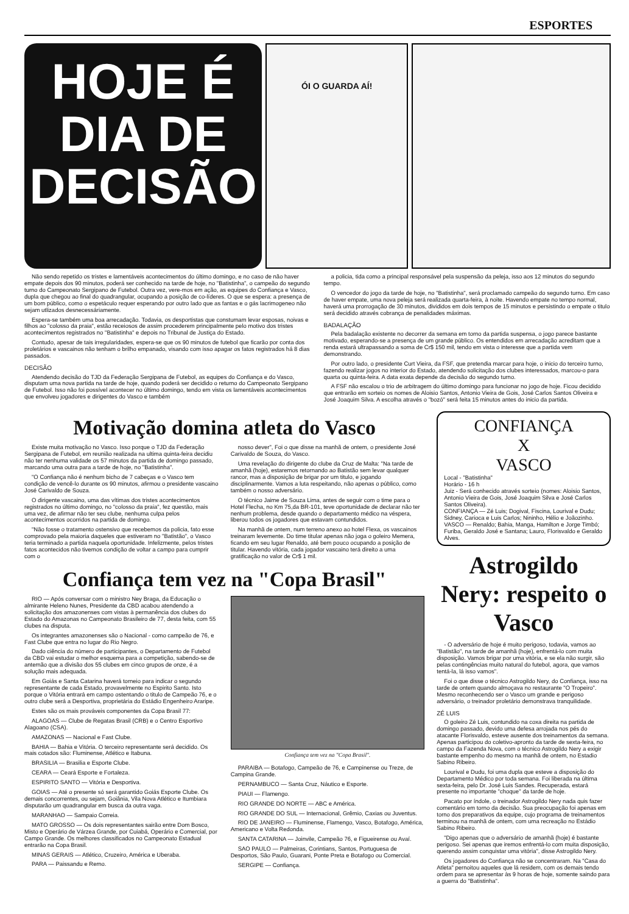ESPORTES
HOJE É
DIA DE
DECISÃO
ÓI O GUARDA AÍ!
Não sendo repetido os tristes e lamentáveis acontecimentos do último domingo, e no caso de não haver empate depois dos 90 minutos, poderá ser conhecido na tarde de hoje, no "Batistinha", o campeão do segundo turno do Campeonato Sergipano de Futebol. Outra vez, vere-mos em ação, as equipes do Confiança e Vasco, dupla que chegou ao final do quadrangular, ocupando a posição de co-líderes. O que se espera: a presença de um bom público, como o espetáculo requer esperando por outro lado que as fantas e o gás lacrimogeneo não sejam utlizados desnecessáriamente.
Espera-se também uma boa arrecadação. Todavia, os desportistas que constumam levar esposas, noivas e filhos ao "colosso da praia", estão receiosos de assim procederem principalmente pelo motivo dos tristes acontecimentos registrados no "Batistinha" e depois no Tribunal de Justiça do Estado.
Contudo, apesar de tais irregularidades, espera-se que os 90 minutos de futebol que ficarão por conta dos proletários e vascainos não tenham o brilho empanado, visando com isso apagar os fatos registrados há 8 dias passados.
DECISÃO
Atendendo decisão do TJD da Federação Sergipana de Futebol, as equipes do Confiança e do Vasco, disputam uma nova partida na tarde de hoje, quando poderá ser decidido o returno do Campeonato Sergipano de Futebol. Isso não foi possível acontecer no último domingo, tendo em vista os lamentáveis acontecimentos que envolveu jogadores e dirigentes do Vasco e também
a policia, tida como a principal responsável pela suspensão da peleja, isso aos 12 minutos do segundo tempo.
O vencedor do jogo da tarde de hoje, no "Batistinha", será proclamado campeão do segundo turno. Em caso de haver empate, uma nova peleja será realizada quarta-feira, à noite. Havendo empate no tempo normal, haverá uma prorrogação de 30 minutos, divididos em dois tempos de 15 minutos e persistindo o empate o titulo será decidido através cobrança de penalidades máximas.
BADALAÇÃO
Pela badalação existente no decorrer da semana em torno da partida suspensa, o jogo parece bastante motivado, esperando-se a presença de um grande público. Os entendidos em arrecadação acreditam que a renda estará ultrapassando a soma de Cr$ 150 mil, tendo em vista o interesse que a partida vem demonstrando.
Por outro lado, o presidente Curt Vieira, da FSF, que pretendia marcar para hoje, o inicio do terceiro turno, fazendo realizar jogos no interior do Estado, atendendo solicitação dos clubes interessados, marcou-o para quarta ou quinta-feira. A data exata depende da decisão do segundo turno.
A FSF não escalou o trio de arbitragem do último domingo para funcionar no jogo de hoje. Ficou decidido que entrarão em sorteio os nomes de Aloisio Santos, Antonio Vieira de Gois, José Carlos Santos Oliveira e José Joaquim Silva. A escolha através o "bozó" será feita 15 minutos antes do inicio da partida.
Motivação domina atleta do Vasco
Existe muita motivação no Vasco. Isso porque o TJD da Federação Sergipana de Futebol, em reunião realizada na ultima quinta-feira decidiu não ter nenhuma validade os 57 minutos da partida de domingo passado, marcando uma outra para a tarde de hoje, no "Batistinha".
"O Confiança não é nenhum bicho de 7 cabeças e o Vasco tem condição de vencê-lo durante os 90 minutos, afirmou o presidente vascaino José Carivaldo de Souza.
O dirigente vascaino, uma das vítimas dos tristes acontecimentos registrados no último domingo, no "colosso da praia", fez questão, mais uma vez, de afirmar não ter seu clube, nenhuma culpa pelos acontecimentos ocorridos na partida de domingo.
"Não fosse o tratamento ostensivo que recebemos da policia, fato esse comprovado pela maioria daqueles que estiveram no "Batistão", o Vasco teria terminado a partida naquela oportunidade. Infelizmente, pelos tristes fatos acontecidos não tivemos condição de voltar a campo para cumprir com o
nosso dever", Foi o que disse na manhã de ontem, o presidente José Carivaldo de Souza, do Vasco.
Uma revelação do dirigente do clube da Cruz de Malta: "Na tarde de amanhã (hoje), estaremos retornando ao Batistão sem levar qualquer rancor, mas a disposição de brigar por um titulo, e jogando disciplinarmente. Vamos a luta respeitando, não apenas o público, como também o nosso adversário.
O técnico Jaime de Souza Lima, antes de seguir com o time para o Hotel Flecha, no Km 75,da BR-101, teve oportunidade de declarar não ter nenhum problema, desde quando o departamento médico na véspera, liberou todos os jogadores que estavam contundidos.
Na manhã de ontem, num terreno anexo ao hotel Flexa, os vascainos treinaram levemente. Do time titular apenas não joga o goleiro Memera, ficando em seu lugar Renaldo, até bem pouco ocupando a posição de titular. Havendo vitória, cada jogador vascaino terá direito a uma gratificação no valor de Cr$ 1 mil.
Confiança tem vez na "Copa Brasil"
RIO — Após conversar com o ministro Ney Braga, da Educação o almirante Heleno Nunes, Presidente da CBD acabou atendendo a solicitação dos amazonenses com vistas à permanência dos clubes do Estado do Amazonas no Campeonato Brasileiro de 77, desta feita, com 55 clubes na disputa.
Os integrantes amazonenses são o Nacional - como campeão de 76, e Fast Clube que entra no lugar do Rio Negro.
Dado ciência do número de participantes, o Departamento de Futebol da CBD vai estudar o melhor esquema para a competição, sabendo-se de antemão que a divisão dos 55 clubes em cinco grupos de onze, é a solução mais adequada.
Em Goiás e Santa Catarina haverá torneio para indicar o segundo representante de cada Estado, provavelmente no Espirito Santo. Isto porque o Vitória entrará em campo ostentando o titulo de Campeão 76, e o outro clube será a Desportiva, proprietária do Estádio Engenheiro Araripe.
Estes são os mais prováveis componentes da Copa Brasil 77:
ALAGOAS — Clube de Regatas Brasil (CRB) e o Centro Esportivo Alagoano (CSA).
AMAZONAS — Nacional e Fast Clube.
BAHIA — Bahia e Vitória. O terceiro representante será decidido. Os mais cotados são: Fluminense, Atlético e Itabuna.
BRASILIA — Brasilia e Esporte Clube.
CEARA — Ceará Esporte e Fortaleza.
ESPIRITO SANTO — Vitória e Desportiva.
GOIAS — Até o presente só será garantido Goiás Esporte Clube. Os demais concorrentes, ou sejam, Goiânia, Vila Nova Atlético e Itumbiara disputarão um quadrangular em busca da outra vaga.
MARANHAO — Sampaio Correia.
MATO GROSSO — Os dois representantes sairão entre Dom Bosco, Misto e Operário de Várzea Grande, por Cuiabá, Operário e Comercial, por Campo Grande. Os melhores classificados no Campeonato Estadual entrarão na Copa Brasil.
MINAS GERAIS — Atlético, Cruzeiro, América e Uberaba.
PARA — Paissandu e Remo.
Confiança tem vez na "Copa Brasil".
PARAIBA — Botafogo, Campeão de 76, e Campinense ou Treze, de Campina Grande.
PERNAMBUCO — Santa Cruz, Náutico e Esporte.
PIAUI — Flamengo.
RIO GRANDE DO NORTE — ABC e América.
RIO GRANDE DO SUL — Internacional, Grêmio, Caxias ou Juventus.
RIO DE JANEIRO — Fluminense, Flamengo, Vasco, Botafogo, América, Americano e Volta Redonda.
SANTA CATARINA — Joinvile, Campeão 76, e Figueirense ou Avaí.
SAO PAULO — Palmeiras, Corintians, Santos, Portuguesa de Desportos, São Paulo, Guarani, Ponte Preta e Botafogo ou Comercial.
SERGIPE — Confiança.
CONFIANÇA
X
VASCO
Local - "Batistinha"
Horário - 16 h
Juiz - Será conhecido através sorteio (nomes: Aloisio Santos, Antonio Vieira de Gois, José Joaquim Silva e José Carlos Santos Oliveira).
CONFIANÇA — Zé Luis; Dogival, Fiscina, Lourival e Dudu; Sidney, Carioca e Luis Carlos; Nininho, Hélio e Joãozinho.
VASCO — Renaldo; Bahia, Manga, Hamilton e Jorge Timbó; Furiba, Geraldo José e Santana; Lauro, Florisvaldo e Geraldo Alves.
Astrogildo Nery: respeito o Vasco
- O adversário de hoje é muito perigoso, todavia, vamos ao "Batistão", na tarde de amanhã (hoje), enfrentá-lo com muita disposição. Vamos brigar por uma vitória, e se ela não surgir, são pelas contingências muito natural do futebol, agora, que vamos tentá-la, lá isso vamos".
Foi o que disse o técnico Astrogildo Nery, do Confiança, isso na tarde de ontem quando almoçava no restaurante "O Tropeiro". Mesmo reconhecendo ser o Vasco um grande e perigoso adversário, o treinador proletário demonstrava tranquilidade.
ZÉ LUIS
O goleiro Zé Luis, contundido na coxa direita na partida de domingo passado, devido uma defesa arrojada nos pés do atacante Florisvaldo, esteve ausente dos treinamentos da semana. Apenas participou do coletivo-apronto da tarde de sexta-feira, no campo da Fazenda Nova, com o técnico Astrogildo Nery a exigir bastante empenho do mesmo na manhã de ontem, no Estadio Sabino Ribeiro.
Lourival e Dudu, foi uma dupla que esteve a disposição do Departamento Médico por toda semana. Foi liberada na última sexta-feira, pelo Dr. José Luis Sandes. Recuperada, estará presente no importante "choque" da tarde de hoje.
Pacato por índole, o treinador Astrogildo Nery nada quis fazer comentário em torno da decisão. Sua preocupação foi apenas em torno dos preparativos da equipe, cujo programa de treinamentos terminou na manhã de ontem, com uma recreação no Estádio Sabino Ribeiro.
"Digo apenas que o adversário de amanhã (hoje) é bastante perigoso. Sei apenas que iremos enfrentá-lo com muita disposição, querendo assim conquistar uma vitória", disse Astrogildo Nery.
Os jogadores do Confiança não se concentraram. Na "Casa do Atleta" pernoitou aqueles que lá residem, com os demais tendo ordem para se apresentar às 9 horas de hoje, somente saindo para a guerra do "Batistinha".